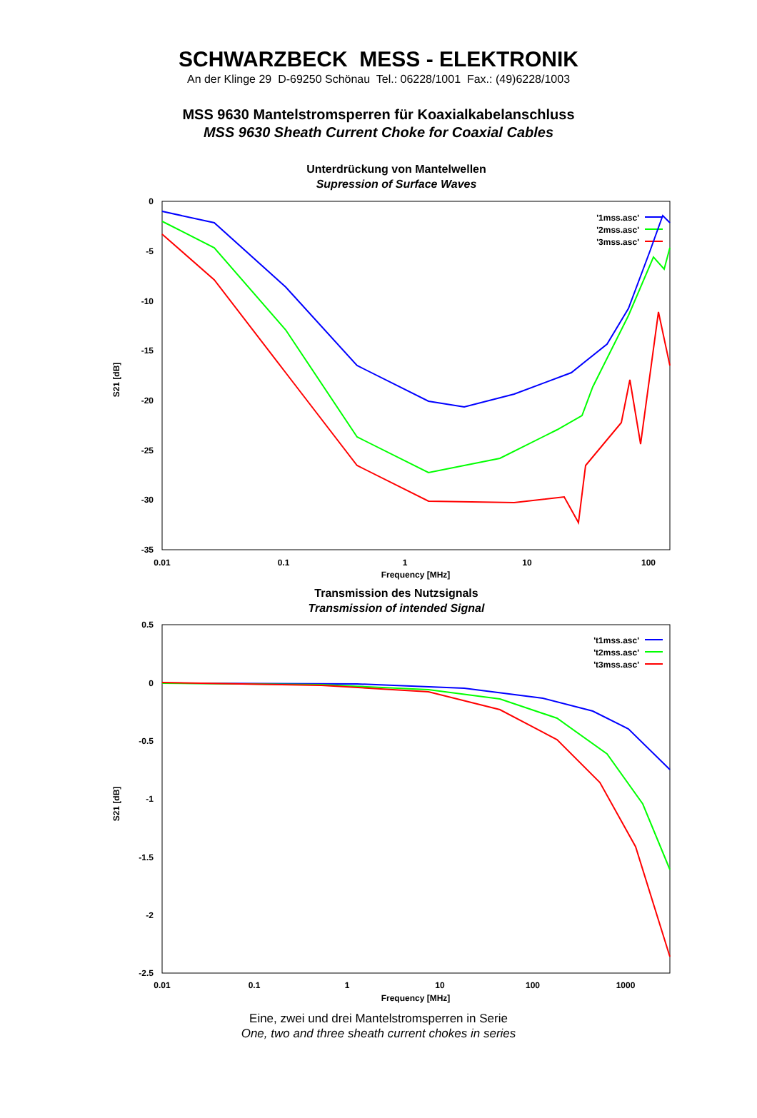SCHWARZBECK MESS - ELEKTRONIK
An der Klinge 29 D-69250 Schönau Tel.: 06228/1001 Fax.: (49)6228/1003
MSS 9630 Mantelstromsperren für Koaxialkabelanschluss
MSS 9630 Sheath Current Choke for Coaxial Cables
Unterdrückung von Mantelwellen
Supression of Surface Waves
0
-5
-10
-15
-20
-25
-30
-35
0.01
0.1
1
10
100
Frequency [MHz]
S21 [dB]
'1mss.asc'
'2mss.asc'
'3mss.asc'
Transmission des Nutzsignals
Transmission of intended Signal
0.5
0
-0.5
-1
-1.5
-2
-2.5
0.01
0.1
1
10
100
1000
Frequency [MHz]
S21 [dB]
't1mss.asc'
't2mss.asc'
't3mss.asc'
Eine, zwei und drei Mantelstromsperren in Serie
One, two and three sheath current chokes in series